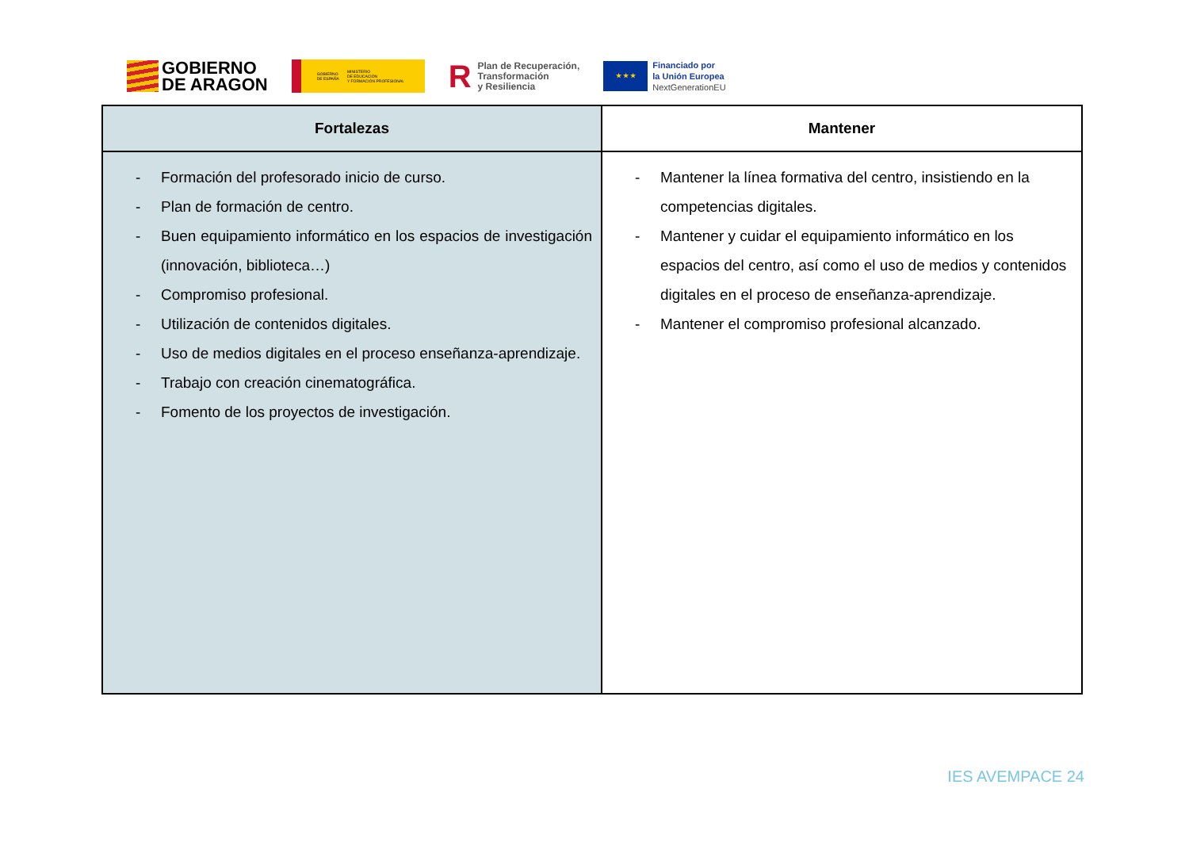GOBIERNO
DE ARAGON
GOBIERNO
DE ESPAÑA MINISTERIO
DE EDUCACIÓN
Y FORMACIÓN PROFESIONAL
R Plan de Recuperación,
Transformación
y Resiliencia
★ ★ ★
Financiado por
la Unión Europea
NextGenerationEU
| Fortalezas | Mantener |
| --- | --- |
| - Formación del profesorado inicio de curso. - Plan de formación de centro. - Buen equipamiento informático en los espacios de investigación (innovación, biblioteca…) - Compromiso profesional. - Utilización de contenidos digitales. - Uso de medios digitales en el proceso enseñanza-aprendizaje. - Trabajo con creación cinematográfica. - Fomento de los proyectos de investigación. | - Mantener la línea formativa del centro, insistiendo en la competencias digitales. - Mantener y cuidar el equipamiento informático en los espacios del centro, así como el uso de medios y contenidos digitales en el proceso de enseñanza-aprendizaje. - Mantener el compromiso profesional alcanzado. |
IES AVEMPACE 24